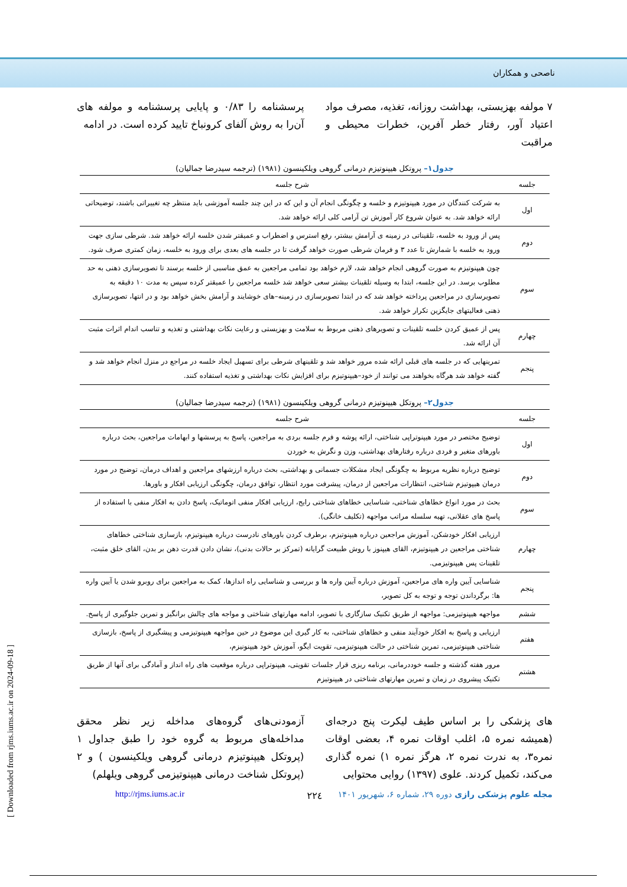ناصحی و همکاران
۷ مولفه بهزیستی، بهداشت روزانه، تغذیه، مصرف مواد اعتیاد آور، رفتار خطر آفرین، خطرات محیطی و مراقبت
پرسشنامه را ۰/۸۳ و پایایی پرسشنامه و مولفه های آن‌را به روش آلفای کرونباخ تایید کرده است. در ادامه
جدول۱– پروتکل هیپنوتیزم درمانی گروهی ویلکینسون (۱۹۸۱) (ترجمه سیدرضا جمالیان)
| جلسه | شرح جلسه |
| --- | --- |
| اول | به شرکت کنندگان در مورد هیپنوتیزم و خلسه و چگونگی انجام آن و این که در این چند جلسه آموزشی باید منتظر چه تغییراتی باشند، توضیحاتی ارائه خواهد شد. به عنوان شروع کار آموزش تن آرامی کلی ارائه خواهد شد. |
| دوم | پس از ورود به خلسه، تلقیناتی در زمینه ی آرامش بیشتر، رفع استرس و اضطراب و عمیقتر شدن خلسه ارائه خواهد شد. شرطی سازی جهت ورود به خلسه با شمارش تا عدد ۳ و فرمان شرطی صورت خواهد گرفت تا در جلسه های بعدی برای ورود به خلسه، زمان کمتری صرف شود. |
| سوم | چون هیپنوتیزم به صورت گروهی انجام خواهد شد، لازم خواهد بود تمامی مراجعین به عمق مناسبی از خلسه برسند تا تصویرسازی ذهنی به حد مطلوب برسد. در این جلسه، ابتدا به وسیله تلقینات بیشتر سعی خواهد شد خلسه مراجعین را عمیقتر کرده سپس به مدت ۱۰ دقیقه به تصویرسازی در مراجعین پرداخته خواهد شد که در ابتدا تصویرسازی در زمینه–های خوشایند و آرامش بخش خواهد بود و در انتها، تصویرسازی ذهنی فعالیتهای جایگزین تکرار خواهد شد. |
| چهارم | پس از عمیق کردن خلسه تلقینات و تصویرهای ذهنی مربوط به سلامت و بهزیستی و رعایت نکات بهداشتی و تغذیه و تناسب اندام اثرات مثبت آن ارائه شد. |
| پنجم | تمرینهایی که در جلسه های قبلی ارائه شده مرور خواهد شد و تلقینهای شرطی برای تسهیل ایجاد خلسه در مراجع در منزل انجام خواهد شد و گفته خواهد شد هرگاه بخواهند می توانند از خود–هیپنوتیزم برای افزایش نکات بهداشتی و تغذیه استفاده کنند. |
جدول۲– پروتکل هیپنوتیزم درمانی گروهی ویلکینسون (۱۹۸۱) (ترجمه سیدرضا جمالیان)
| جلسه | شرح جلسه |
| --- | --- |
| اول | توضیح مختصر در مورد هیپنوتراپی شناختی، ارائه پوشه و فرم جلسه بردی به مراجعین، پاسخ به پرسشها و ابهامات مراجعین، بحث درباره باورهای متغیر و فردی درباره رفتارهای بهداشتی، وزن و نگرش به خوردن |
| دوم | توضیح درباره نظریه مربوط به چگونگی ایجاد مشکلات جسمانی و بهداشتی، بحث درباره ارزشهای مراجعین و اهداف درمان، توضیح در مورد درمان هیپوتیزم شناختی، انتظارات مراجعین از درمان، پیشرفت مورد انتظار، توافق درمان، چگونگی ارزیابی افکار و باورها. |
| سوم | بحث در مورد انواع خطاهای شناختی، شناسایی خطاهای شناختی رایج، ارزیابی افکار منفی اتوماتیک، پاسخ دادن به افکار منفی با استفاده از پاسخ های عقلانی، تهیه سلسله مراتب مواجهه (تکلیف خانگی). |
| چهارم | ارزیابی افکار خودشکن، آموزش مراجعین درباره هیپنوتیزم، برطرف کردن باورهای نادرست درباره هیپنوتیزم، بازسازی شناختی خطاهای شناختی مراجعین در هیپنوتیزم، القای هیپنوز با روش طبیعت گرایانه (تمرکز بر حالات بدنی)، نشان دادن قدرت ذهن بر بدن، القای خلق مثبت، تلقینات پس هیپنوتیزمی. |
| پنجم | شناسایی آیین واره های مراجعین، آموزش درباره آیین واره ها و بررسی و شناسایی راه اندازها، کمک به مراجعین برای روبرو شدن یا آیین واره ها: برگرداندن توجه و توجه به کل تصویر، |
| ششم | مواجهه هیپنوتیزمی: مواجهه از طریق تکنیک سازگاری با تصویر، ادامه مهارتهای شناختی و مواجه های چالش برانگیز و تمرین جلوگیری از پاسخ. |
| هفتم | ارزیابی و پاسخ به افکار خودآیند منفی و خطاهای شناختی، به کار گیری این موضوع در حین مواجهه هیپنوتیزمی و پیشگیری از پاسخ، بازسازی شناختی هیپنوتیزمی، تمرین شناختی در حالت هیپنوتیزمی، تقویت ایگو، آموزش خود هیپنونیزم، |
| هشتم | مرور هفته گذشته و جلسه خوددرمانی، برنامه ریزی قرار جلسات تقویتی، هیپنوتراپی درباره موقعیت های راه انداز و آمادگی برای آنها از طریق تکنیک پیشروی در زمان و تمرین مهارتهای شناختی در هیپنوتیزم |
های پزشکی را بر اساس طیف لیکرت پنج درجه‌ای (همیشه نمره ۵، اغلب اوقات نمره ۴، بعضی اوقات نمره۳، به ندرت نمره ۲، هرگز نمره ۱) نمره گذاری می‌کند، تکمیل کردند. علوی (۱۳۹۷) روایی محتوایی
آزمودنی‌های گروه‌های مداخله زیر نظر محقق مداخله‌های مربوط به گروه خود را طبق جداول ۱ (پروتکل هیپنوتیزم درمانی گروهی ویلکینسون ) و ۲ (پروتکل شناخت درمانی هیپنوتیزمی گروهی ویلهلم)
۲۲٤
http://rjms.iums.ac.ir مجله علوم پزشکی رازی دوره ۲۹، شماره ۶، شهریور ۱۴۰۱
[ Downloaded from rjms.iums.ac.ir on 2024-09-18 ]